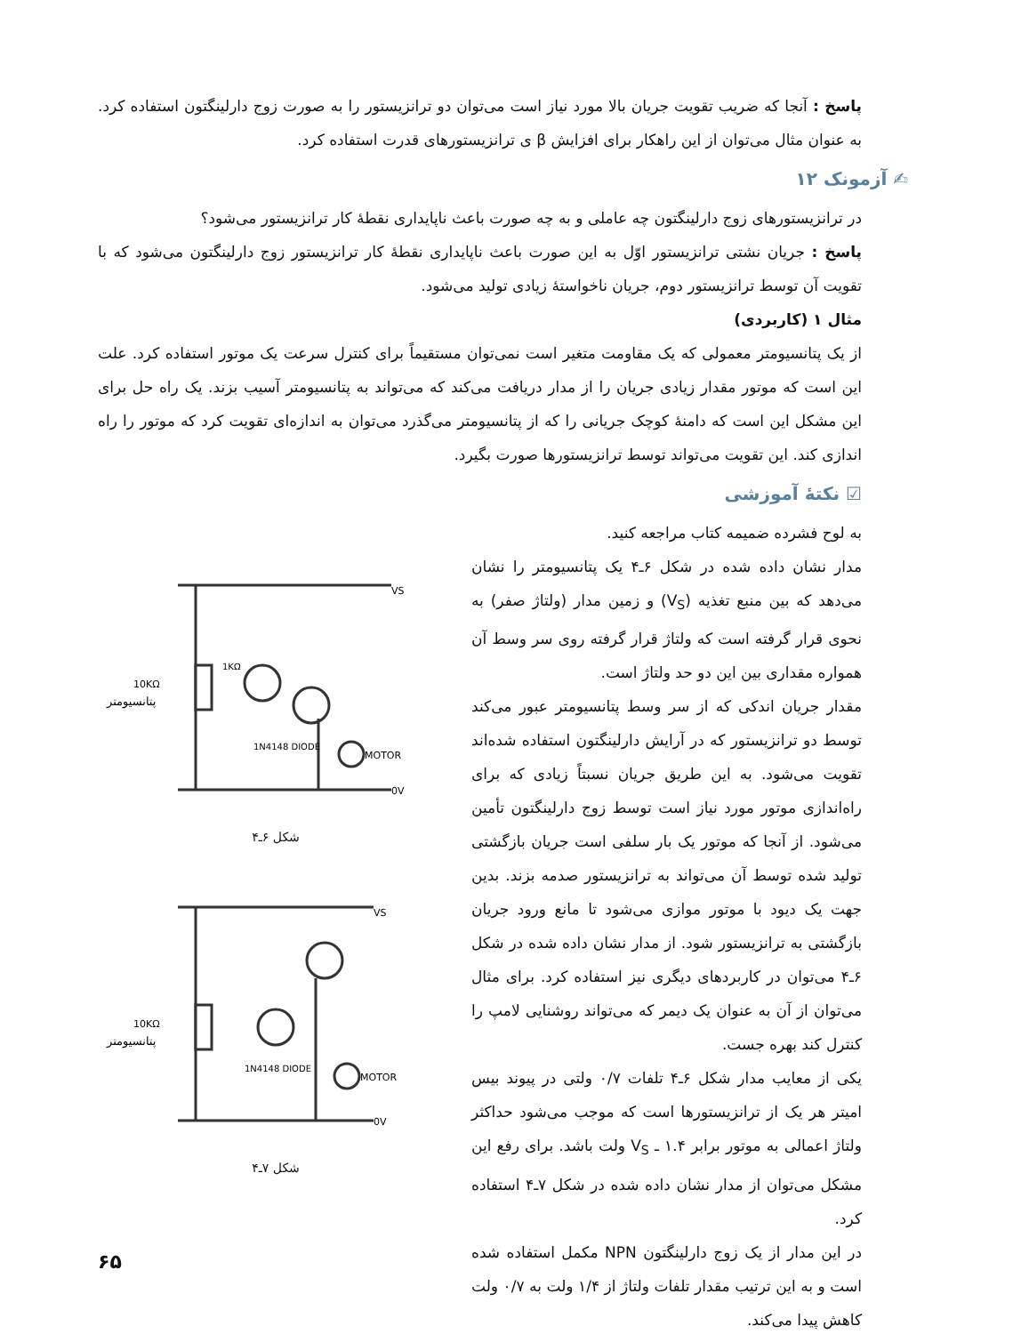پاسخ : آنجا که ضریب تقویت جریان بالا مورد نیاز است می‌توان دو ترانزیستور را به صورت زوج دارلینگتون استفاده کرد. به عنوان مثال می‌توان از این راهکار برای افزایش β ی ترانزیستورهای قدرت استفاده کرد.
✍ آزمونک ۱۲
در ترانزیستورهای زوج دارلینگتون چه عاملی و به چه صورت باعث ناپایداری نقطهٔ کار ترانزیستور می‌شود؟
پاسخ : جریان نشتی ترانزیستور اوّل به این صورت باعث ناپایداری نقطهٔ کار ترانزیستور زوج دارلینگتون می‌شود که با تقویت آن توسط ترانزیستور دوم، جریان ناخواستهٔ زیادی تولید می‌شود.
مثال ۱ (کاربردی)
از یک پتانسیومتر معمولی که یک مقاومت متغیر است نمی‌توان مستقیماً برای کنترل سرعت یک موتور استفاده کرد. علت این است که موتور مقدار زیادی جریان را از مدار دریافت می‌کند که می‌تواند به پتانسیومتر آسیب بزند. یک راه حل برای این مشکل این است که دامنهٔ کوچک جریانی را که از پتانسیومتر می‌گذرد می‌توان به اندازه‌ای تقویت کرد که موتور را راه اندازی کند. این تقویت می‌تواند توسط ترانزیستورها صورت بگیرد.
☑ نکتهٔ آموزشی
به لوح فشرده ضمیمه کتاب مراجعه کنید.
مدار نشان داده شده در شکل ۶ـ۴ یک پتانسیومتر را نشان می‌دهد که بین منبع تغذیه (V<sub>S</sub>) و زمین مدار (ولتاژ صفر) به نحوی قرار گرفته است که ولتاژ قرار گرفته روی سر وسط آن همواره مقداری بین این دو حد ولتاژ است.
مقدار جریان اندکی که از سر وسط پتانسیومتر عبور می‌کند توسط دو ترانزیستور که در آرایش دارلینگتون استفاده شده‌اند تقویت می‌شود. به این طریق جریان نسبتاً زیادی که برای راه‌اندازی موتور مورد نیاز است توسط زوج دارلینگتون تأمین می‌شود. از آنجا که موتور یک بار سلفی است جریان بازگشتی تولید شده توسط آن می‌تواند به ترانزیستور صدمه بزند. بدین جهت یک دیود با موتور موازی می‌شود تا مانع ورود جریان بازگشتی به ترانزیستور شود. از مدار نشان داده شده در شکل ۶ـ۴ می‌توان در کاربردهای دیگری نیز استفاده کرد. برای مثال می‌توان از آن به عنوان یک دیمر که می‌تواند روشنایی لامپ را کنترل کند بهره جست.
یکی از معایب مدار شکل ۶ـ۴ تلفات ۰/۷ ولتی در پیوند بیس امیتر هر یک از ترانزیستورها است که موجب می‌شود حداکثر ولتاژ اعمالی به موتور برابر ۱.۴ ـ V<sub>S</sub> ولت باشد. برای رفع این مشکل می‌توان از مدار نشان داده شده در شکل ۷ـ۴ استفاده کرد.
در این مدار از یک زوج دارلینگتون NPN مکمل استفاده شده است و به این ترتیب مقدار تلفات ولتاژ از ۱/۴ ولت به ۰/۷ ولت کاهش پیدا می‌کند.
VS
0V
10KΩ
1KΩ
MOTOR
1N4148 DIODE
پتانسیومتر
شکل ۶ـ۴
VS
0V
10KΩ
MOTOR
1N4148 DIODE
پتانسیومتر
شکل ۷ـ۴
۶۵